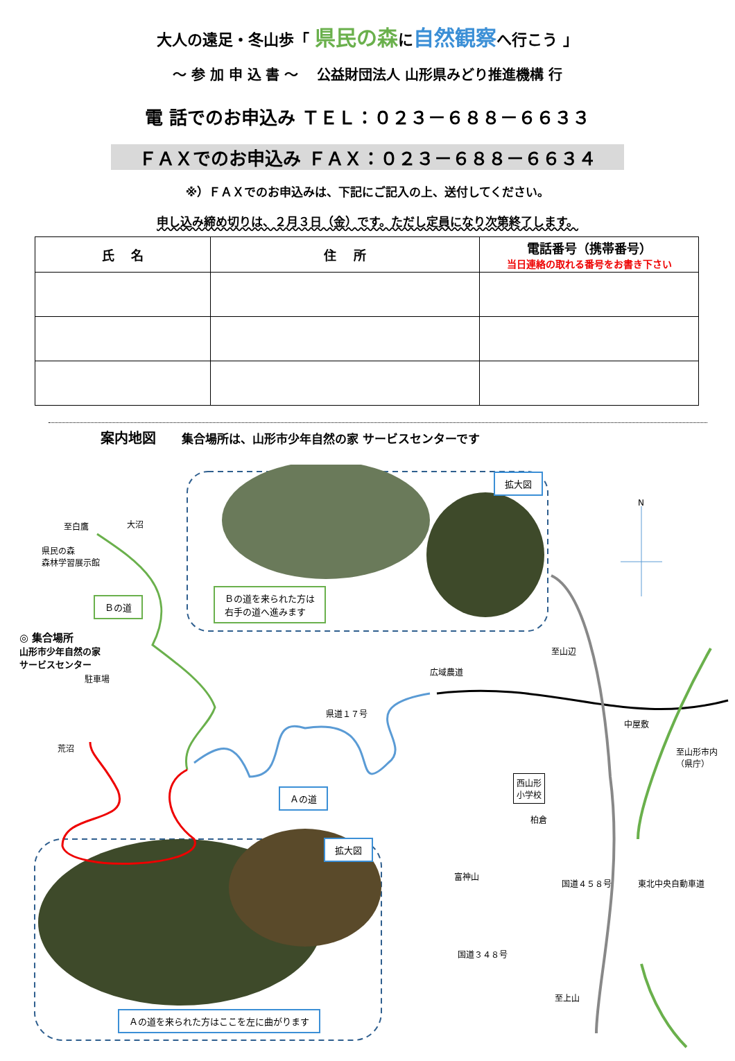大人の遠足・冬山歩「 県民の森に自然観察へ行こう 」
～ 参 加 申 込 書 ～　 公益財団法人 山形県みどり推進機構 行
電 話でのお申込み ＴＥＬ：０２３－６８８－６６３３
ＦＡＸでのお申込み ＦＡＸ：０２３－６８８－６６３４
※）ＦＡＸでのお申込みは、下記にご記入の上、送付してください。
申し込み締め切りは、２月３日（金）です。ただし定員になり次第終了します。
| 氏 名 | 住 所 | 電話番号（携帯番号） 当日連絡の取れる番号をお書き下さい |
| --- | --- | --- |
案内地図 集合場所は、山形市少年自然の家 サービスセンターです
N
至白鷹 大沼
県民の森
森林学習展示館
Ｂの道
Ｂの道を来られた方は
右手の道へ進みます
拡大図
◎ 集合場所
山形市少年自然の家
サービスセンター
駐車場
荒沼
県道１７号
Ａの道
広域農道
至山辺
中屋敷
至山形市内
（県庁）
西山形
小学校
柏倉
富神山
国道４５８号 東北中央自動車道
国道３４８号
至上山
拡大図
Ａの道を来られた方はここを左に曲がります